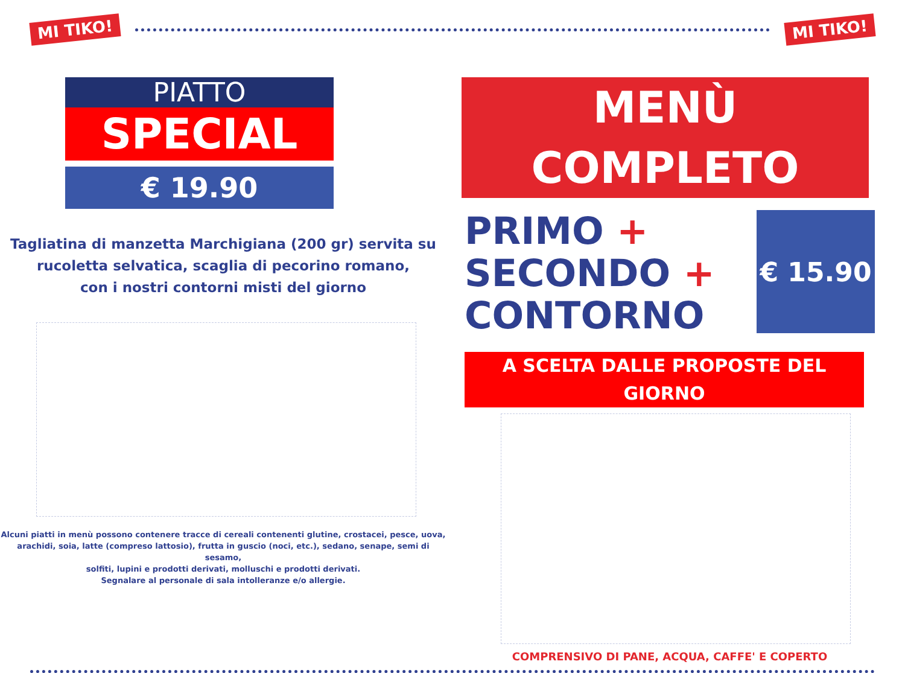MI TIKO!
MI TIKO!
PIATTO
SPECIAL
€ 19.90
Tagliatina di manzetta Marchigiana (200 gr) servita su
rucoletta selvatica, scaglia di pecorino romano,
con i nostri contorni misti del giorno
Alcuni piatti in menù possono contenere tracce di cereali contenenti glutine, crostacei, pesce, uova,
arachidi, soia, latte (compreso lattosio), frutta in guscio (noci, etc.), sedano, senape, semi di sesamo,
solfiti, lupini e prodotti derivati, molluschi e prodotti derivati.
Segnalare al personale di sala intolleranze e/o allergie.
MENÙ COMPLETO
PRIMO +
SECONDO +
CONTORNO
€ 15.90
A SCELTA DALLE PROPOSTE DEL GIORNO
COMPRENSIVO DI PANE, ACQUA, CAFFE' E COPERTO